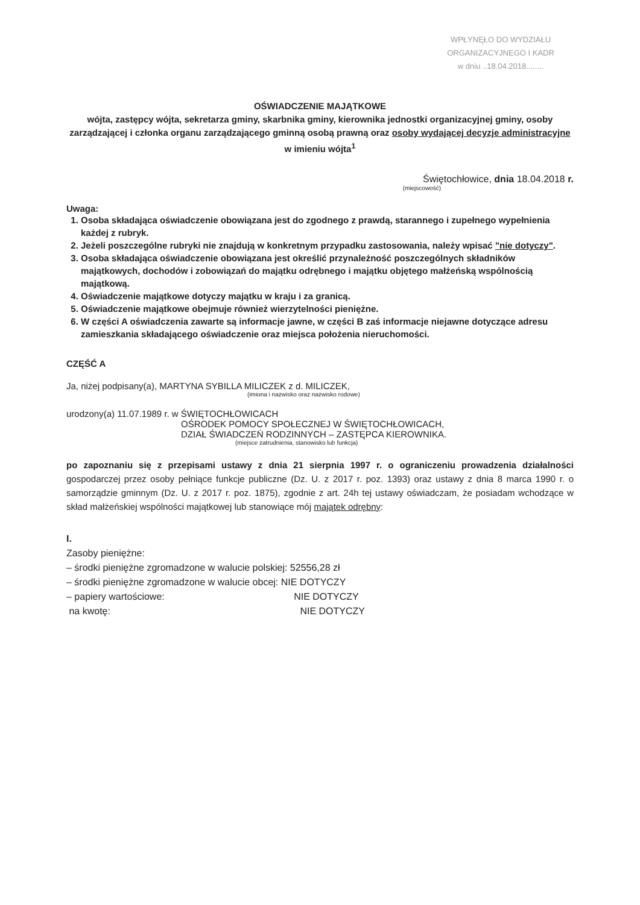WPŁYNĘŁO DO WYDZIAŁU
ORGANIZACYJNEGO I KADR
w dniu ..18.04.2018........
OŚWIADCZENIE MAJĄTKOWE
wójta, zastępcy wójta, sekretarza gminy, skarbnika gminy, kierownika jednostki organizacyjnej gminy, osoby zarządzającej i członka organu zarządzającego gminną osobą prawną oraz osoby wydającej decyzje administracyjne w imieniu wójta<sup>1</sup>
Świętochłowice, dnia 18.04.2018 r.
(miejscowość)
Uwaga:
1. Osoba składająca oświadczenie obowiązana jest do zgodnego z prawdą, starannego i zupełnego wypełnienia każdej z rubryk.
2. Jeżeli poszczególne rubryki nie znajdują w konkretnym przypadku zastosowania, należy wpisać "nie dotyczy".
3. Osoba składająca oświadczenie obowiązana jest określić przynależność poszczególnych składników majątkowych, dochodów i zobowiązań do majątku odrębnego i majątku objętego małżeńską wspólnością majątkową.
4. Oświadczenie majątkowe dotyczy majątku w kraju i za granicą.
5. Oświadczenie majątkowe obejmuje również wierzytelności pieniężne.
6. W części A oświadczenia zawarte są informacje jawne, w części B zaś informacje niejawne dotyczące adresu zamieszkania składającego oświadczenie oraz miejsca położenia nieruchomości.
CZĘŚĆ A
Ja, niżej podpisany(a), MARTYNA SYBILLA MILICZEK z d. MILICZEK,
(imiona i nazwisko oraz nazwisko rodowe)
urodzony(a) 11.07.1989 r. w ŚWIĘTOCHŁOWICACH
OŚRODEK POMOCY SPOŁECZNEJ W ŚWIĘTOCHŁOWICACH,
DZIAŁ ŚWIADCZEŃ RODZINNYCH – ZASTĘPCA KIEROWNIKA.
(miejsce zatrudnienia, stanowisko lub funkcja)
po zapoznaniu się z przepisami ustawy z dnia 21 sierpnia 1997 r. o ograniczeniu prowadzenia działalności gospodarczej przez osoby pełniące funkcje publiczne (Dz. U. z 2017 r. poz. 1393) oraz ustawy z dnia 8 marca 1990 r. o samorządzie gminnym (Dz. U. z 2017 r. poz. 1875), zgodnie z art. 24h tej ustawy oświadczam, że posiadam wchodzące w skład małżeńskiej wspólności majątkowej lub stanowiące mój majątek odrębny:
I.
Zasoby pieniężne:
– środki pieniężne zgromadzone w walucie polskiej: 52556,28 zł
– środki pieniężne zgromadzone w walucie obcej: NIE DOTYCZY
– papiery wartościowe: NIE DOTYCZY
na kwotę: NIE DOTYCZY